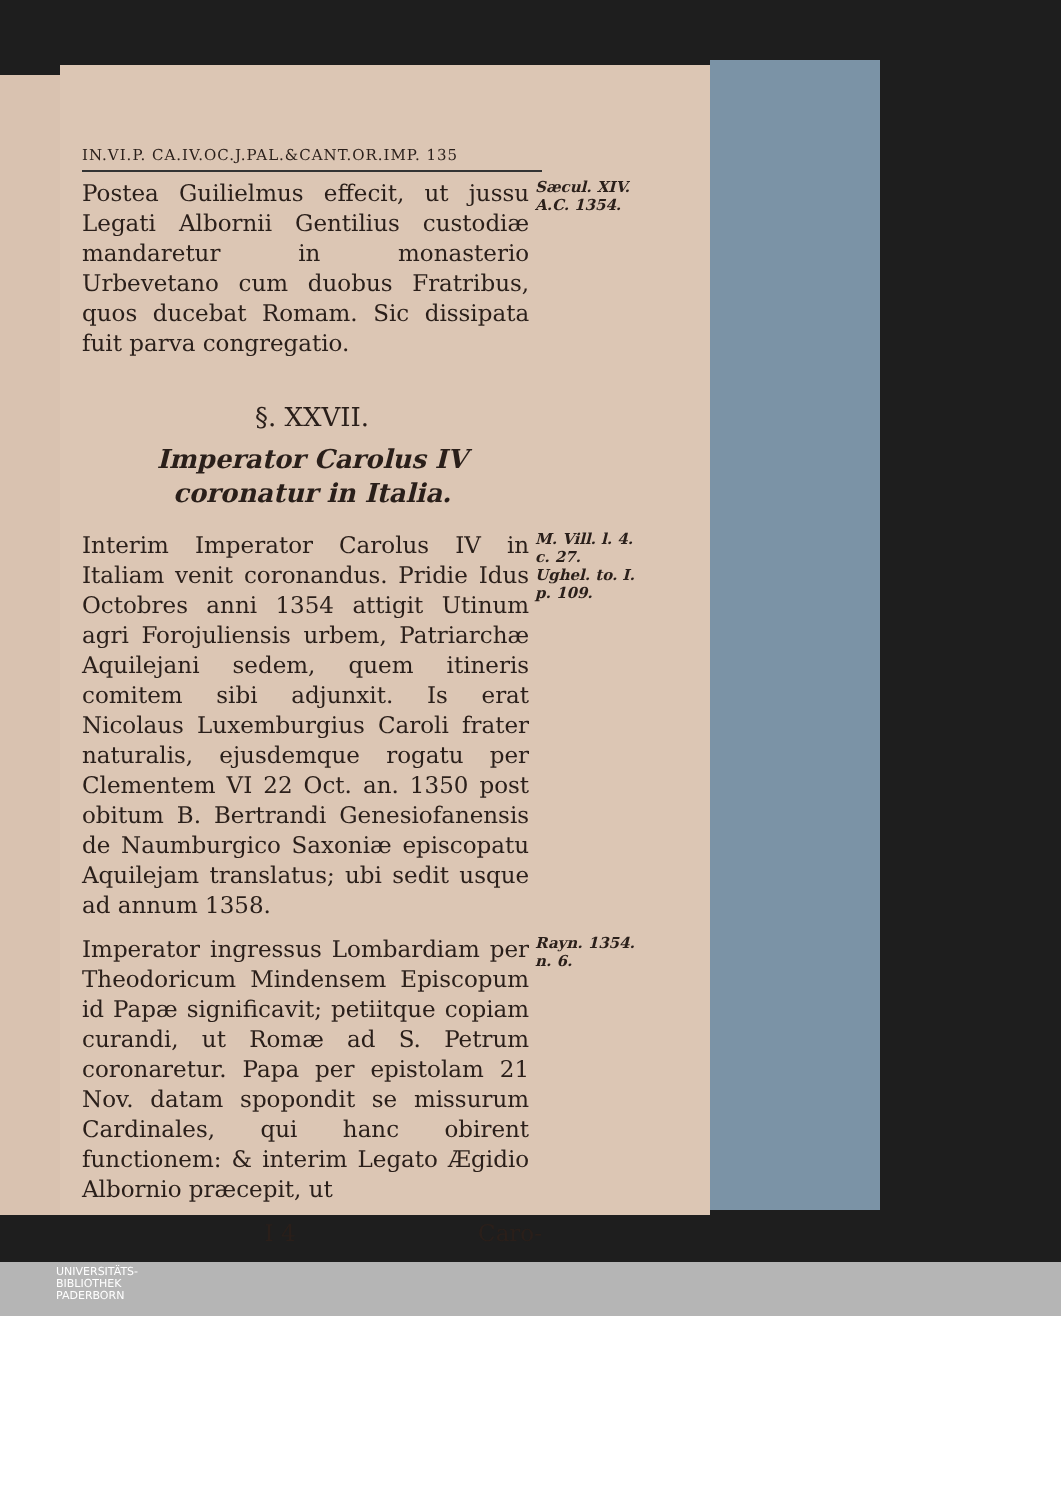IN.VI.P. CA.IV.OC.J.PAL.&CANT.OR.IMP. 135
Postea Guilielmus effecit, ut jussu Legati Albornii Gentilius custodiæ mandaretur in monasterio Urbevetano cum duobus Fratribus, quos ducebat Romam. Sic dissipata fuit parva congregatio.
Sæcul. XIV. A.C. 1354.
§. XXVII.
Imperator Carolus IV coronatur in Italia.
Interim Imperator Carolus IV in Italiam venit coronandus. Pridie Idus Octobres anni 1354 attigit Utinum agri Forojuliensis urbem, Patriarchæ Aquilejani sedem, quem itineris comitem sibi adjunxit. Is erat Nicolaus Luxemburgius Caroli frater naturalis, ejusdemque rogatu per Clementem VI 22 Oct. an. 1350 post obitum B. Bertrandi Genesiofanensis de Naumburgico Saxoniæ episcopatu Aquilejam translatus; ubi sedit usque ad annum 1358.
M. Vill. l. 4. c. 27.
Ughel. to. I. p. 109.
Imperator ingressus Lombardiam per Theodoricum Mindensem Episcopum id Papæ significavit; petiitque copiam curandi, ut Romæ ad S. Petrum coronaretur. Papa per epistolam 21 Nov. datam spopondit se missurum Cardinales, qui hanc obirent functionem: & interim Legato Ægidio Albornio præcepit, ut
Rayn. 1354. n. 6.
I 4 Caro-
UNIVERSITÄTS-
BIBLIOTHEK
PADERBORN